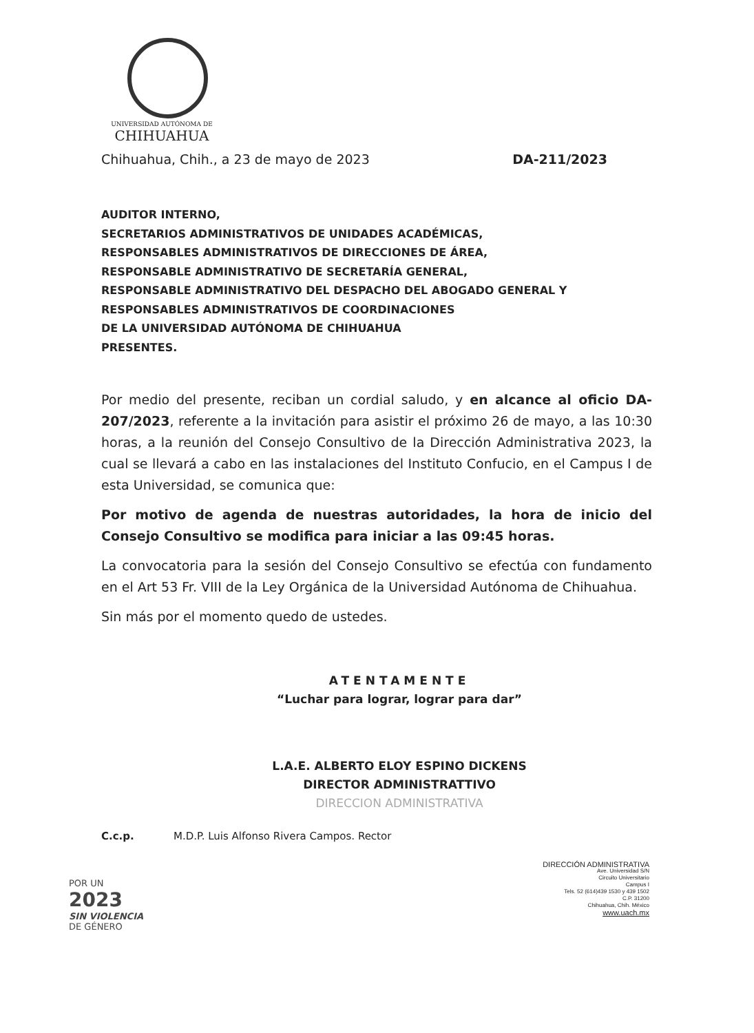UNIVERSIDAD AUTÓNOMA DE
CHIHUAHUA
Chihuahua, Chih., a 23 de mayo de 2023 DA-211/2023
AUDITOR INTERNO,
SECRETARIOS ADMINISTRATIVOS DE UNIDADES ACADÉMICAS,
RESPONSABLES ADMINISTRATIVOS DE DIRECCIONES DE ÁREA,
RESPONSABLE ADMINISTRATIVO DE SECRETARÍA GENERAL,
RESPONSABLE ADMINISTRATIVO DEL DESPACHO DEL ABOGADO GENERAL Y
RESPONSABLES ADMINISTRATIVOS DE COORDINACIONES
DE LA UNIVERSIDAD AUTÓNOMA DE CHIHUAHUA
PRESENTES.
Por medio del presente, reciban un cordial saludo, y en alcance al oficio DA-207/2023, referente a la invitación para asistir el próximo 26 de mayo, a las 10:30 horas, a la reunión del Consejo Consultivo de la Dirección Administrativa 2023, la cual se llevará a cabo en las instalaciones del Instituto Confucio, en el Campus I de esta Universidad, se comunica que:
Por motivo de agenda de nuestras autoridades, la hora de inicio del Consejo Consultivo se modifica para iniciar a las 09:45 horas.
La convocatoria para la sesión del Consejo Consultivo se efectúa con fundamento en el Art 53 Fr. VIII de la Ley Orgánica de la Universidad Autónoma de Chihuahua.
Sin más por el momento quedo de ustedes.
ATENTAMENTE
“Luchar para lograr, lograr para dar”
L.A.E. ALBERTO ELOY ESPINO DICKENS
DIRECTOR ADMINISTRATTIVO
DIRECCION ADMINISTRATIVA
C.c.p. M.D.P. Luis Alfonso Rivera Campos. Rector
POR UN
2023
SIN VIOLENCIA
DE GÉNERO
DIRECCIÓN ADMINISTRATIVA
Ave. Universidad S/N
Circuito Universitario
Campus I
Tels. 52 (614)439 1530 y 439 1502
C.P. 31200
Chihuahua, Chih. México
www.uach.mx